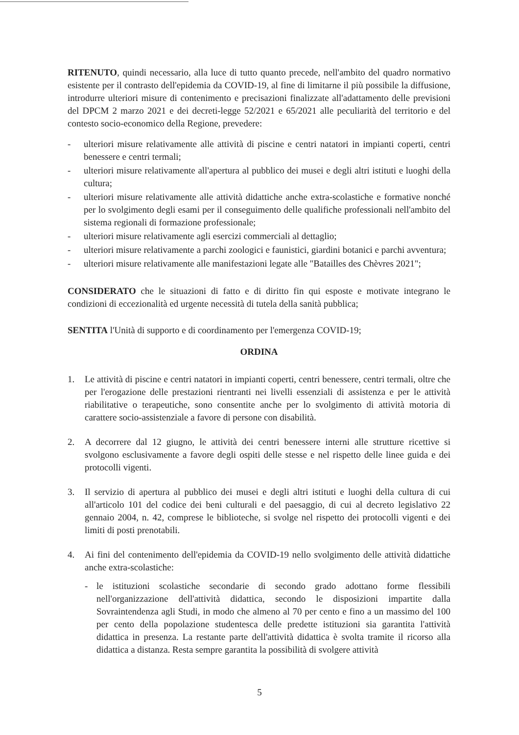RITENUTO, quindi necessario, alla luce di tutto quanto precede, nell'ambito del quadro normativo esistente per il contrasto dell'epidemia da COVID-19, al fine di limitarne il più possibile la diffusione, introdurre ulteriori misure di contenimento e precisazioni finalizzate all'adattamento delle previsioni del DPCM 2 marzo 2021 e dei decreti-legge 52/2021 e 65/2021 alle peculiarità del territorio e del contesto socio-economico della Regione, prevedere:
- ulteriori misure relativamente alle attività di piscine e centri natatori in impianti coperti, centri benessere e centri termali;
- ulteriori misure relativamente all'apertura al pubblico dei musei e degli altri istituti e luoghi della cultura;
- ulteriori misure relativamente alle attività didattiche anche extra-scolastiche e formative nonché per lo svolgimento degli esami per il conseguimento delle qualifiche professionali nell'ambito del sistema regionali di formazione professionale;
- ulteriori misure relativamente agli esercizi commerciali al dettaglio;
- ulteriori misure relativamente a parchi zoologici e faunistici, giardini botanici e parchi avventura;
- ulteriori misure relativamente alle manifestazioni legate alle "Batailles des Chèvres 2021";
CONSIDERATO che le situazioni di fatto e di diritto fin qui esposte e motivate integrano le condizioni di eccezionalità ed urgente necessità di tutela della sanità pubblica;
SENTITA l'Unità di supporto e di coordinamento per l'emergenza COVID-19;
ORDINA
1. Le attività di piscine e centri natatori in impianti coperti, centri benessere, centri termali, oltre che per l'erogazione delle prestazioni rientranti nei livelli essenziali di assistenza e per le attività riabilitative o terapeutiche, sono consentite anche per lo svolgimento di attività motoria di carattere socio-assistenziale a favore di persone con disabilità.
2. A decorrere dal 12 giugno, le attività dei centri benessere interni alle strutture ricettive si svolgono esclusivamente a favore degli ospiti delle stesse e nel rispetto delle linee guida e dei protocolli vigenti.
3. Il servizio di apertura al pubblico dei musei e degli altri istituti e luoghi della cultura di cui all'articolo 101 del codice dei beni culturali e del paesaggio, di cui al decreto legislativo 22 gennaio 2004, n. 42, comprese le biblioteche, si svolge nel rispetto dei protocolli vigenti e dei limiti di posti prenotabili.
4. Ai fini del contenimento dell'epidemia da COVID-19 nello svolgimento delle attività didattiche anche extra-scolastiche:
- le istituzioni scolastiche secondarie di secondo grado adottano forme flessibili nell'organizzazione dell'attività didattica, secondo le disposizioni impartite dalla Sovraintendenza agli Studi, in modo che almeno al 70 per cento e fino a un massimo del 100 per cento della popolazione studentesca delle predette istituzioni sia garantita l'attività didattica in presenza. La restante parte dell'attività didattica è svolta tramite il ricorso alla didattica a distanza. Resta sempre garantita la possibilità di svolgere attività
5